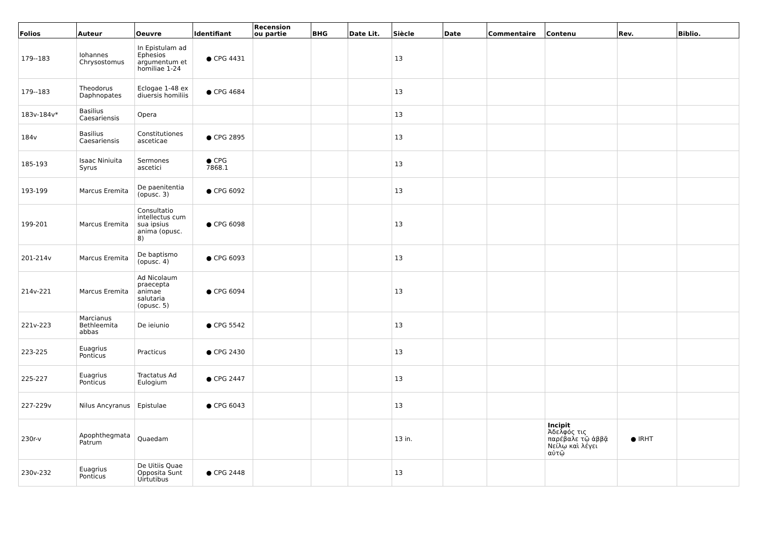| Folios | Auteur | Oeuvre | Identifiant | Recension ou partie | BHG | Date Lit. | Siècle | Date | Commentaire | Contenu | Rev. | Biblio. |
| --- | --- | --- | --- | --- | --- | --- | --- | --- | --- | --- | --- | --- |
| 179--183 | Iohannes Chrysostomus | In Epistulam ad Ephesios argumentum et homiliae 1-24 | ● CPG 4431 | | | | 13 | | | | | |
| 179--183 | Theodorus Daphnopates | Eclogae 1-48 ex diuersis homiliis | ● CPG 4684 | | | | 13 | | | | | |
| 183v-184v* | Basilius Caesariensis | Opera | | | | | 13 | | | | | |
| 184v | Basilius Caesariensis | Constitutiones asceticae | ● CPG 2895 | | | | 13 | | | | | |
| 185-193 | Isaac Niniuita Syrus | Sermones ascetici | ● CPG 7868.1 | | | | 13 | | | | | |
| 193-199 | Marcus Eremita | De paenitentia (opusc. 3) | ● CPG 6092 | | | | 13 | | | | | |
| 199-201 | Marcus Eremita | Consultatio intellectus cum sua ipsius anima (opusc. 8) | ● CPG 6098 | | | | 13 | | | | | |
| 201-214v | Marcus Eremita | De baptismo (opusc. 4) | ● CPG 6093 | | | | 13 | | | | | |
| 214v-221 | Marcus Eremita | Ad Nicolaum praecepta animae salutaria (opusc. 5) | ● CPG 6094 | | | | 13 | | | | | |
| 221v-223 | Marcianus Bethleemita abbas | De ieiunio | ● CPG 5542 | | | | 13 | | | | | |
| 223-225 | Euagrius Ponticus | Practicus | ● CPG 2430 | | | | 13 | | | | | |
| 225-227 | Euagrius Ponticus | Tractatus Ad Eulogium | ● CPG 2447 | | | | 13 | | | | | |
| 227-229v | Nilus Ancyranus | Epistulae | ● CPG 6043 | | | | 13 | | | | | |
| 230r-v | Apophthegmata Patrum | Quaedam | | | | | 13 in. | | | Incipit Ἀδελφός τις παρέβαλε τῷ ἀββᾷ Νείλῳ καὶ λέγει αὐτῷ | ● IRHT | |
| 230v-232 | Euagrius Ponticus | De Uitiis Quae Opposita Sunt Uirtutibus | ● CPG 2448 | | | | 13 | | | | | |